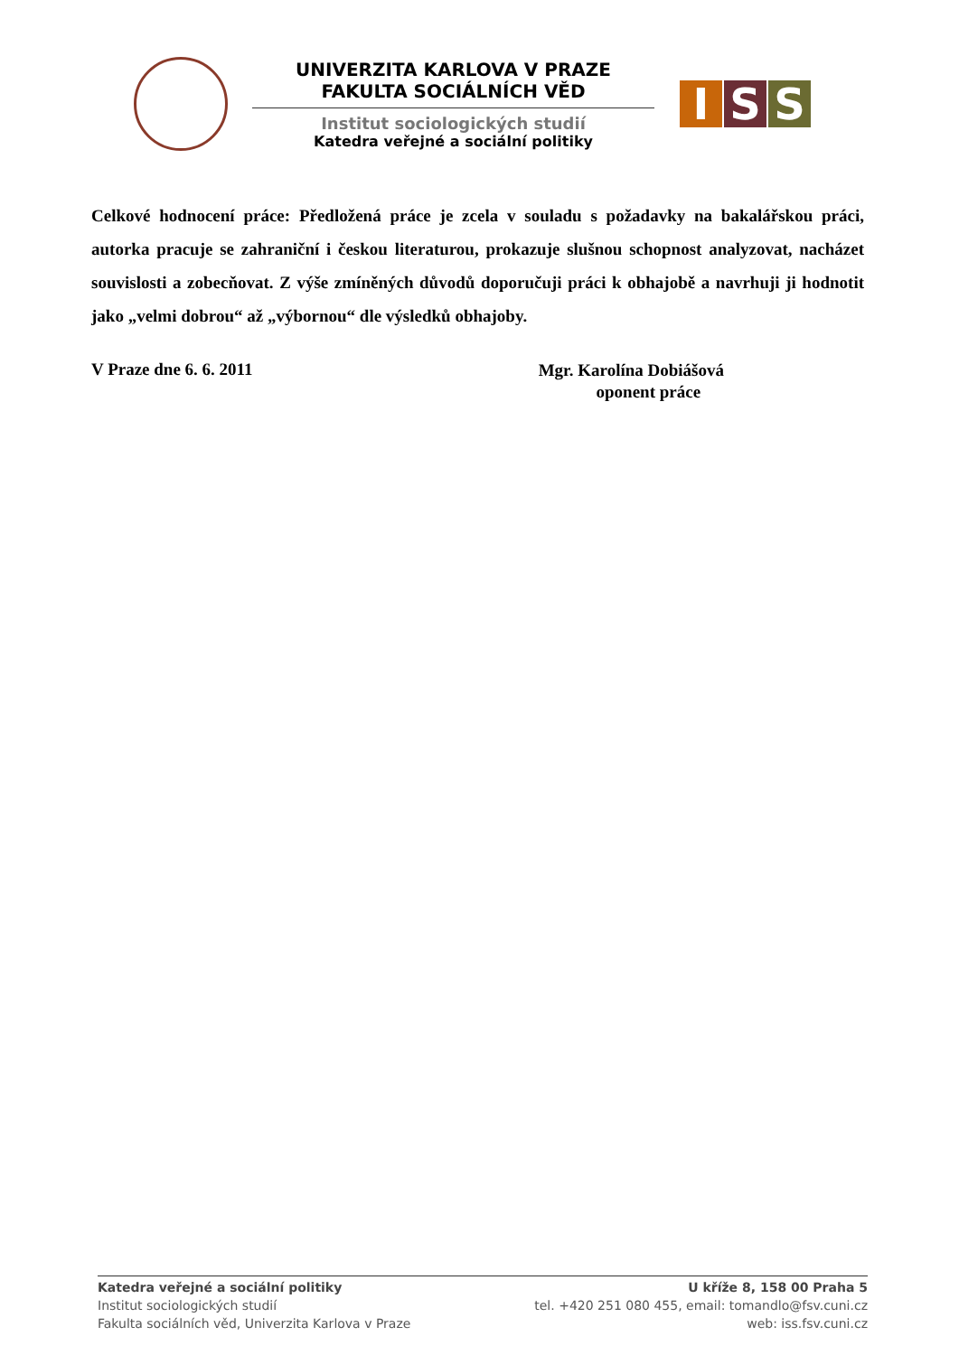UNIVERZITA KARLOVA V PRAZE
FAKULTA SOCIÁLNÍCH VĚD
Institut sociologických studií
Katedra veřejné a sociální politiky
I S S
Celkové hodnocení práce: Předložená práce je zcela v souladu s požadavky na bakalářskou práci, autorka pracuje se zahraniční i českou literaturou, prokazuje slušnou schopnost analyzovat, nacházet souvislosti a zobecňovat. Z výše zmíněných důvodů doporučuji práci k obhajobě a navrhuji ji hodnotit jako „velmi dobrou“ až „výbornou“ dle výsledků obhajoby.
V Praze dne 6. 6. 2011
Mgr. Karolína Dobiášová
oponent práce
Katedra veřejné a sociální politiky
Institut sociologických studií
Fakulta sociálních věd, Univerzita Karlova v Praze
U kříže 8, 158 00 Praha 5
tel. +420 251 080 455, email: tomandlo@fsv.cuni.cz
web: iss.fsv.cuni.cz